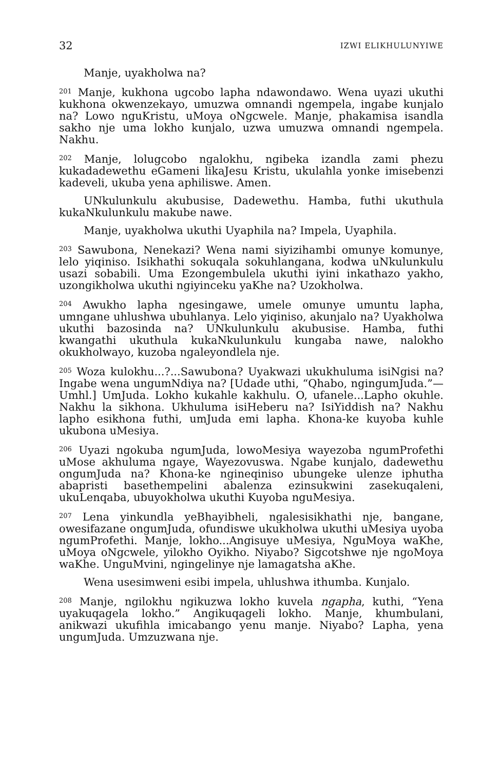32 IZWI ELIKHULUNYIWE
Manje, uyakholwa na?
<sup>201</sup> Manje, kukhona ugcobo lapha ndawondawo. Wena uyazi ukuthi kukhona okwenzekayo, umuzwa omnandi ngempela, ingabe kunjalo na? Lowo nguKristu, uMoya oNgcwele. Manje, phakamisa isandla sakho nje uma lokho kunjalo, uzwa umuzwa omnandi ngempela. Nakhu.
<sup>202</sup> Manje, lolugcobo ngalokhu, ngibeka izandla zami phezu kukadadewethu eGameni likaJesu Kristu, ukulahla yonke imisebenzi kadeveli, ukuba yena aphiliswe. Amen.
UNkulunkulu akubusise, Dadewethu. Hamba, futhi ukuthula kukaNkulunkulu makube nawe.
Manje, uyakholwa ukuthi Uyaphila na? Impela, Uyaphila.
<sup>203</sup> Sawubona, Nenekazi? Wena nami siyizihambi omunye komunye, lelo yiqiniso. Isikhathi sokuqala sokuhlangana, kodwa uNkulunkulu usazi sobabili. Uma Ezongembulela ukuthi iyini inkathazo yakho, uzongikholwa ukuthi ngiyinceku yaKhe na? Uzokholwa.
<sup>204</sup> Awukho lapha ngesingawe, umele omunye umuntu lapha, umngane uhlushwa ubuhlanya. Lelo yiqiniso, akunjalo na? Uyakholwa ukuthi bazosinda na? UNkulunkulu akubusise. Hamba, futhi kwangathi ukuthula kukaNkulunkulu kungaba nawe, nalokho okukholwayo, kuzoba ngaleyondlela nje.
<sup>205</sup> Woza kulokhu...?...Sawubona? Uyakwazi ukukhuluma isiNgisi na? Ingabe wena ungumNdiya na? [Udade uthi, “Qhabo, ngingumJuda.”—Umhl.] UmJuda. Lokho kukahle kakhulu. O, ufanele...Lapho okuhle. Nakhu la sikhona. Ukhuluma isiHeberu na? IsiYiddish na? Nakhu lapho esikhona futhi, umJuda emi lapha. Khona-ke kuyoba kuhle ukubona uMesiya.
<sup>206</sup> Uyazi ngokuba ngumJuda, lowoMesiya wayezoba ngumProfethi uMose akhuluma ngaye, Wayezovuswa. Ngabe kunjalo, dadewethu ongumJuda na? Khona-ke ngineqiniso ubungeke ulenze iphutha abapristi basethempelini abalenza ezinsukwini zasekuqaleni, ukuLenqaba, ubuyokholwa ukuthi Kuyoba nguMesiya.
<sup>207</sup> Lena yinkundla yeBhayibheli, ngalesisikhathi nje, bangane, owesifazane ongumJuda, ofundiswe ukukholwa ukuthi uMesiya uyoba ngumProfethi. Manje, lokho...Angisuye uMesiya, NguMoya waKhe, uMoya oNgcwele, yilokho Oyikho. Niyabo? Sigcotshwe nje ngoMoya waKhe. UnguMvini, ngingelinye nje lamagatsha aKhe.
Wena usesimweni esibi impela, uhlushwa ithumba. Kunjalo.
<sup>208</sup> Manje, ngilokhu ngikuzwa lokho kuvela ngapha, kuthi, “Yena uyakuqagela lokho.” Angikuqageli lokho. Manje, khumbulani, anikwazi ukufihla imicabango yenu manje. Niyabo? Lapha, yena ungumJuda. Umzuzwana nje.